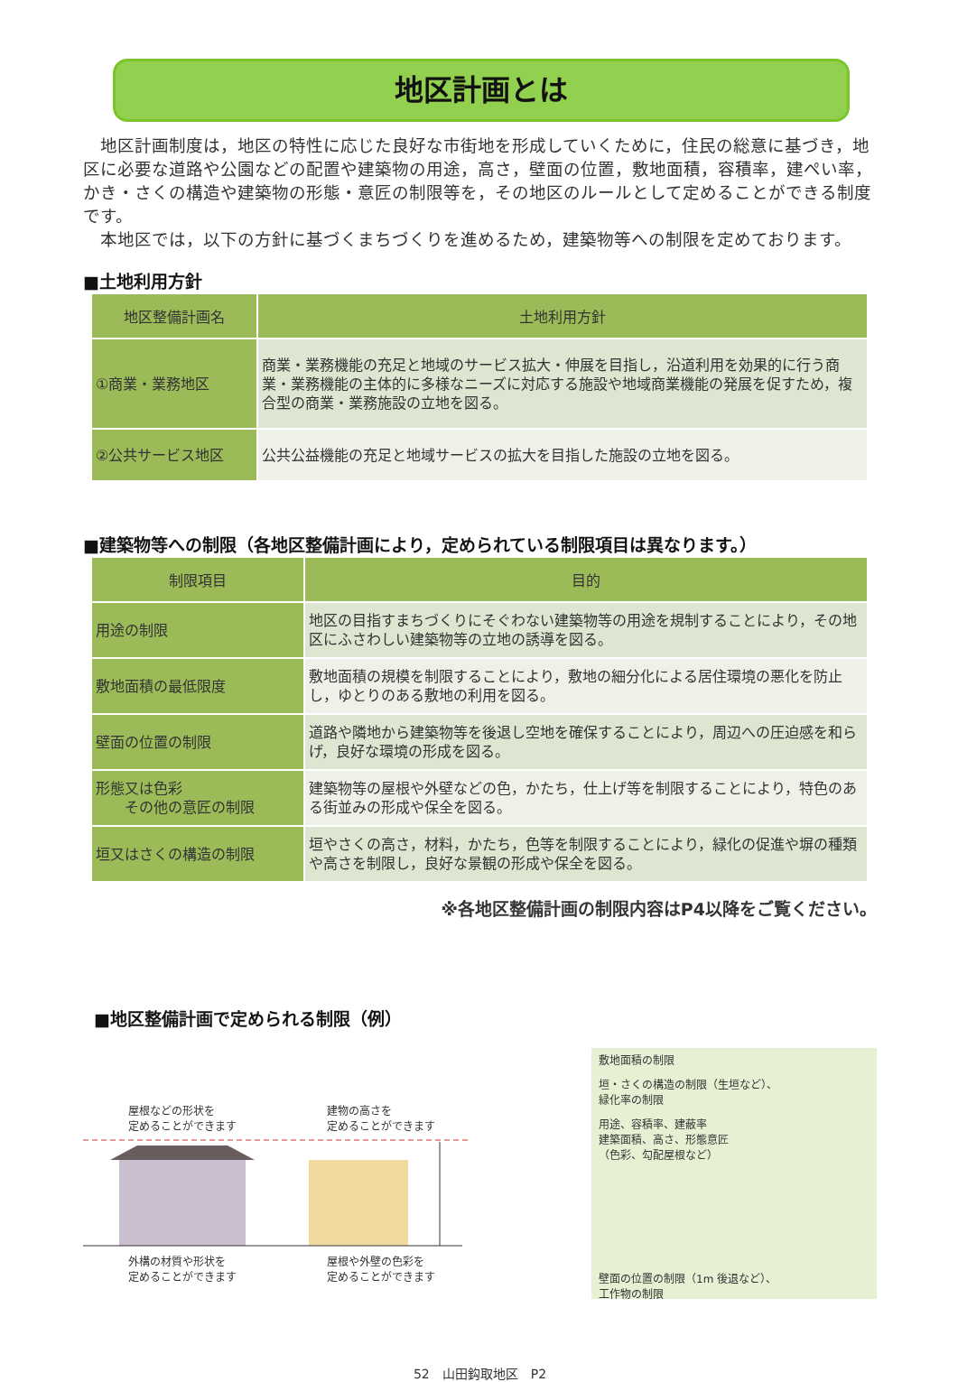地区計画とは
　地区計画制度は，地区の特性に応じた良好な市街地を形成していくために，住民の総意に基づき，地区に必要な道路や公園などの配置や建築物の用途，高さ，壁面の位置，敷地面積，容積率，建ぺい率，かき・さくの構造や建築物の形態・意匠の制限等を，その地区のルールとして定めることができる制度です。
　本地区では，以下の方針に基づくまちづくりを進めるため，建築物等への制限を定めております。
■土地利用方針
| 地区整備計画名 | 土地利用方針 |
| --- | --- |
| ①商業・業務地区 | 商業・業務機能の充足と地域のサービス拡大・伸展を目指し，沿道利用を効果的に行う商業・業務機能の主体的に多様なニーズに対応する施設や地域商業機能の発展を促すため，複合型の商業・業務施設の立地を図る。 |
| ②公共サービス地区 | 公共公益機能の充足と地域サービスの拡大を目指した施設の立地を図る。 |
■建築物等への制限（各地区整備計画により，定められている制限項目は異なります。）
| 制限項目 | 目的 |
| --- | --- |
| 用途の制限 | 地区の目指すまちづくりにそぐわない建築物等の用途を規制することにより，その地区にふさわしい建築物等の立地の誘導を図る。 |
| 敷地面積の最低限度 | 敷地面積の規模を制限することにより，敷地の細分化による居住環境の悪化を防止し，ゆとりのある敷地の利用を図る。 |
| 壁面の位置の制限 | 道路や隣地から建築物等を後退し空地を確保することにより，周辺への圧迫感を和らげ，良好な環境の形成を図る。 |
| 形態又は色彩 その他の意匠の制限 | 建築物等の屋根や外壁などの色，かたち，仕上げ等を制限することにより，特色のある街並みの形成や保全を図る。 |
| 垣又はさくの構造の制限 | 垣やさくの高さ，材料，かたち，色等を制限することにより，緑化の促進や塀の種類や高さを制限し，良好な景観の形成や保全を図る。 |
※各地区整備計画の制限内容はP4以降をご覧ください。
■地区整備計画で定められる制限（例）
屋根などの形状を
定めることができます 建物の高さを
定めることができます
外構の材質や形状を
定めることができます 屋根や外壁の色彩を
定めることができます
敷地面積の制限
垣・さくの構造の制限（生垣など）、
緑化率の制限
用途、容積率、建蔽率
建築面積、高さ、形態意匠
（色彩、勾配屋根など）
壁面の位置の制限（1m 後退など）、
工作物の制限
52　山田鈎取地区　P2